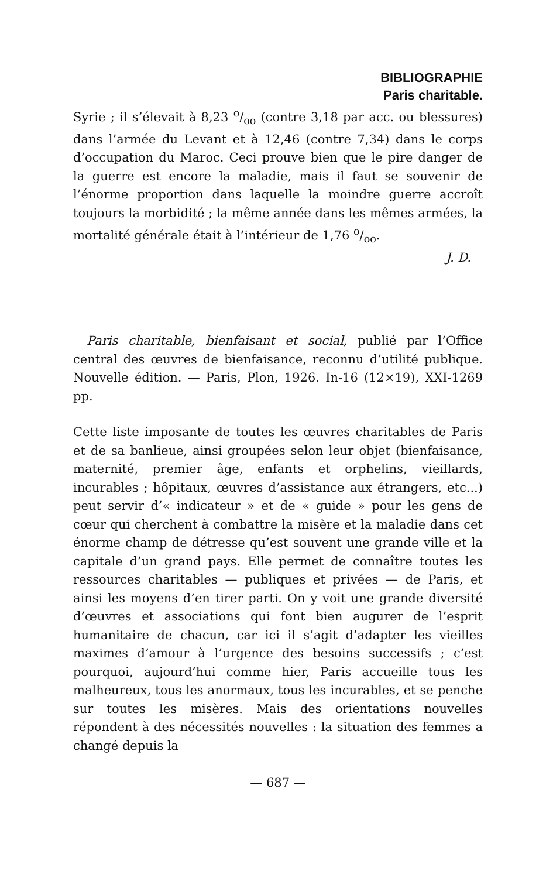BIBLIOGRAPHIE
Paris charitable.
Syrie ; il s’élevait à 8,23 o/oo (contre 3,18 par acc. ou blessures) dans l’armée du Levant et à 12,46 (contre 7,34) dans le corps d’occupation du Maroc. Ceci prouve bien que le pire danger de la guerre est encore la maladie, mais il faut se souvenir de l’énorme proportion dans laquelle la moindre guerre accroît toujours la morbidité ; la même année dans les mêmes armées, la mortalité générale était à l’intérieur de 1,76 o/oo.
J. D.
Paris charitable, bienfaisant et social, publié par l’Office central des œuvres de bienfaisance, reconnu d’utilité publique. Nouvelle édition. — Paris, Plon, 1926. In-16 (12×19), XXI-1269 pp.
Cette liste imposante de toutes les œuvres charitables de Paris et de sa banlieue, ainsi groupées selon leur objet (bienfaisance, maternité, premier âge, enfants et orphelins, vieillards, incurables ; hôpitaux, œuvres d’assistance aux étrangers, etc...) peut servir d’« indicateur » et de « guide » pour les gens de cœur qui cherchent à combattre la misère et la maladie dans cet énorme champ de détresse qu’est souvent une grande ville et la capitale d’un grand pays. Elle permet de connaître toutes les ressources charitables — publiques et privées — de Paris, et ainsi les moyens d’en tirer parti. On y voit une grande diversité d’œuvres et associations qui font bien augurer de l’esprit humanitaire de chacun, car ici il s’agit d’adapter les vieilles maximes d’amour à l’urgence des besoins successifs ; c’est pourquoi, aujourd’hui comme hier, Paris accueille tous les malheureux, tous les anormaux, tous les incurables, et se penche sur toutes les misères. Mais des orientations nouvelles répondent à des nécessités nouvelles : la situation des femmes a changé depuis la
— 687 —